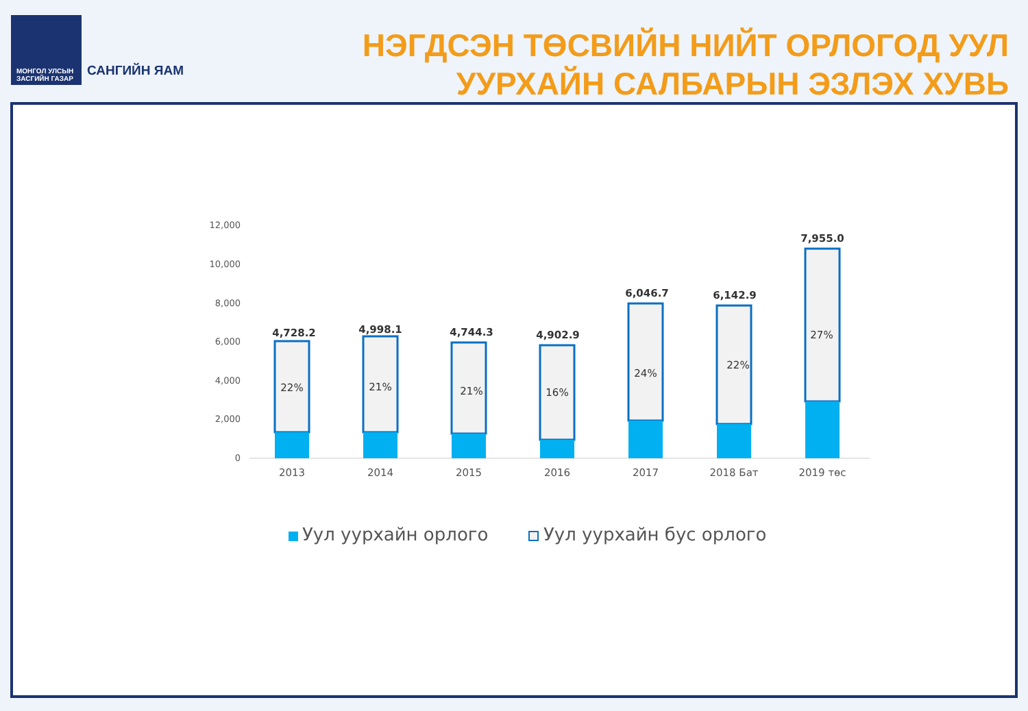МОНГОЛ УЛСЫН
ЗАСГИЙН ГАЗАР
САНГИЙН ЯАМ
НЭГДСЭН ТӨСВИЙН НИЙТ ОРЛОГОД УУЛ
УУРХАЙН САЛБАРЫН ЭЗЛЭХ ХУВЬ
12,000
10,000
8,000
6,000
4,000
2,000
0
4,728.2
4,998.1
4,744.3
4,902.9
6,046.7
6,142.9
7,955.0
22%
21%
21%
16%
24%
22%
27%
2013
2014
2015
2016
2017
2018 Бат
2019 төс
Уул уурхайн орлого
Уул уурхайн бус орлого